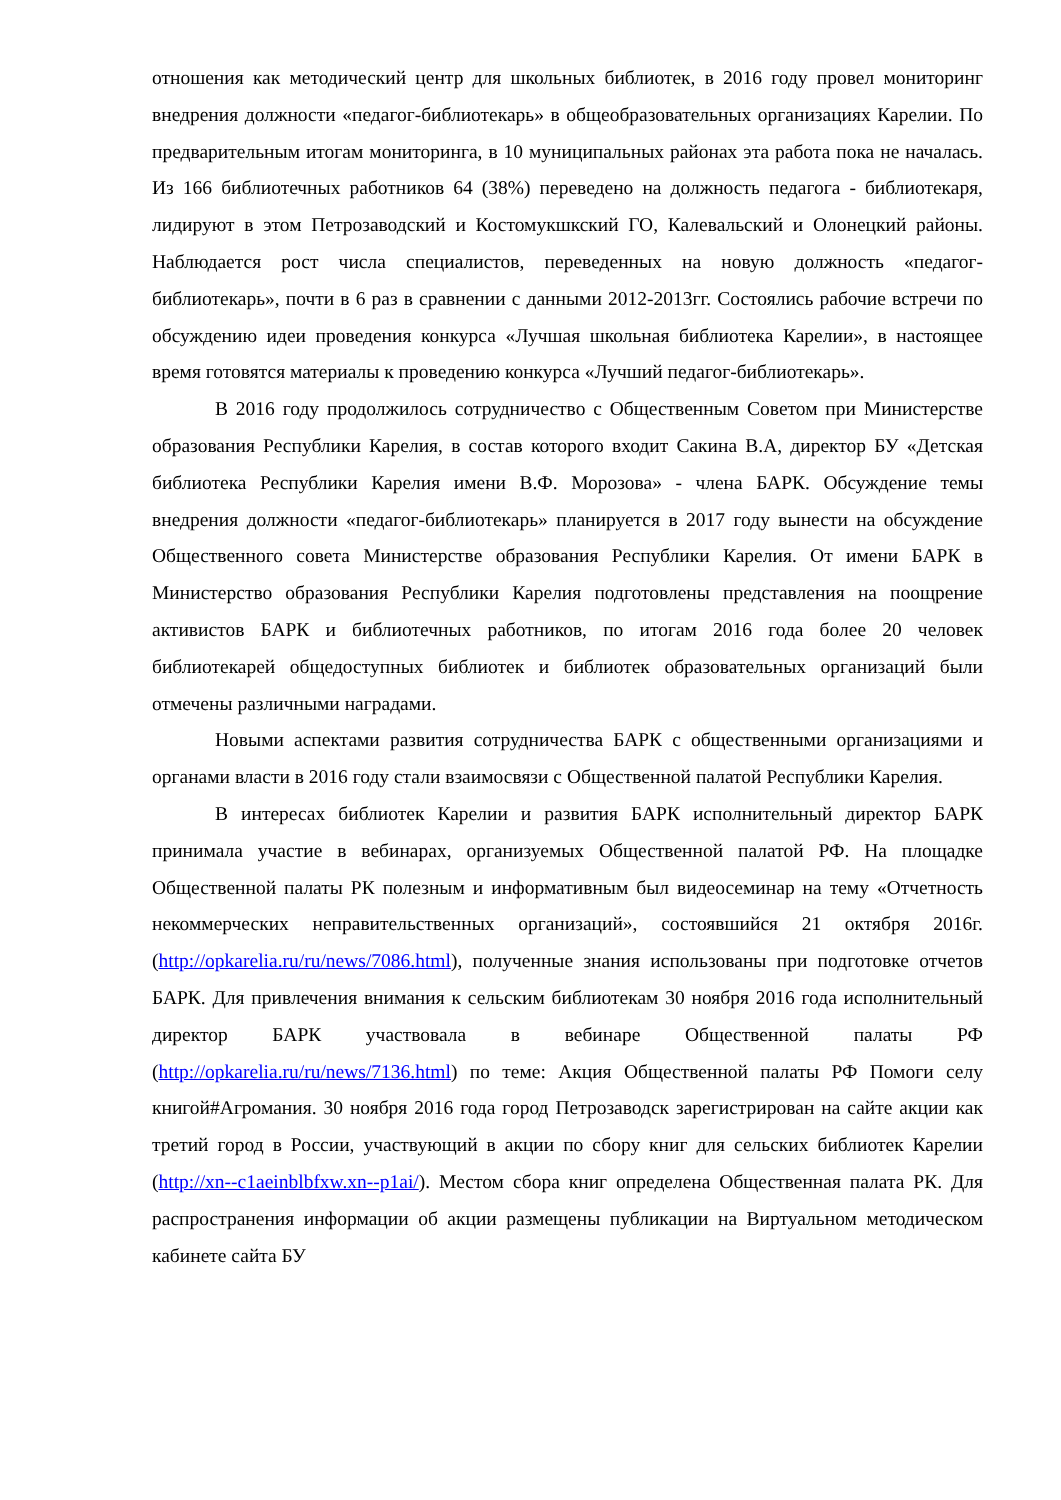отношения как методический центр для школьных библиотек, в 2016 году провел мониторинг внедрения должности «педагог-библиотекарь» в общеобразовательных организациях Карелии. По предварительным итогам мониторинга, в 10 муниципальных районах эта работа пока не началась. Из 166 библиотечных работников 64 (38%) переведено на должность педагога - библиотекаря, лидируют в этом Петрозаводский и Костомукшкский ГО, Калевальский и Олонецкий районы. Наблюдается рост числа специалистов, переведенных на новую должность «педагог-библиотекарь», почти в 6 раз в сравнении с данными 2012-2013гг. Состоялись рабочие встречи по обсуждению идеи проведения конкурса «Лучшая школьная библиотека Карелии», в настоящее время готовятся материалы к проведению конкурса «Лучший педагог-библиотекарь».
В 2016 году продолжилось сотрудничество с Общественным Советом при Министерстве образования Республики Карелия, в состав которого входит Сакина В.А, директор БУ «Детская библиотека Республики Карелия имени В.Ф. Морозова» - члена БАРК. Обсуждение темы внедрения должности «педагог-библиотекарь» планируется в 2017 году вынести на обсуждение Общественного совета Министерстве образования Республики Карелия. От имени БАРК в Министерство образования Республики Карелия подготовлены представления на поощрение активистов БАРК и библиотечных работников, по итогам 2016 года более 20 человек библиотекарей общедоступных библиотек и библиотек образовательных организаций были отмечены различными наградами.
Новыми аспектами развития сотрудничества БАРК с общественными организациями и органами власти в 2016 году стали взаимосвязи с Общественной палатой Республики Карелия.
В интересах библиотек Карелии и развития БАРК исполнительный директор БАРК принимала участие в вебинарах, организуемых Общественной палатой РФ. На площадке Общественной палаты РК полезным и информативным был видеосеминар на тему «Отчетность некоммерческих неправительственных организаций», состоявшийся 21 октября 2016г.(http://opkarelia.ru/ru/news/7086.html), полученные знания использованы при подготовке отчетов БАРК. Для привлечения внимания к сельским библиотекам 30 ноября 2016 года исполнительный директор БАРК участвовала в вебинаре Общественной палаты РФ (http://opkarelia.ru/ru/news/7136.html) по теме: Акция Общественной палаты РФ Помоги селу книгой#Агромания. 30 ноября 2016 года город Петрозаводск зарегистрирован на сайте акции как третий город в России, участвующий в акции по сбору книг для сельских библиотек Карелии (http://xn--c1aeinblbfxw.xn--p1ai/). Местом сбора книг определена Общественная палата РК. Для распространения информации об акции размещены публикации на Виртуальном методическом кабинете сайта БУ